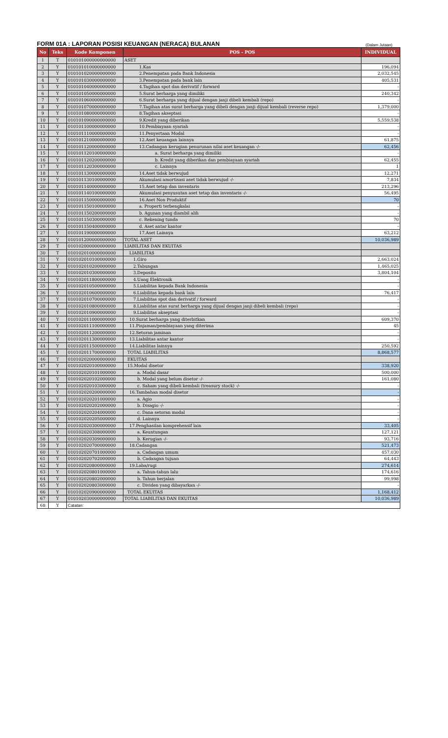FORM 01A : LAPORAN POSISI KEUANGAN (NERACA) BULANAN (Dalam Jutaan)
| No | Teks | Kode Komponen | POS - POS | INDIVIDUAL |
| --- | --- | --- | --- | --- |
| 1 | T | 010101000000000000 | ASET | |
| 2 | Y | 010101010000000000 | 1.Kas | 196,094 |
| 3 | Y | 010101020000000000 | 2.Penempatan pada Bank Indonesia | 2,032,545 |
| 4 | Y | 010101030000000000 | 3.Penempatan pada bank lain | 405,531 |
| 5 | Y | 010101040000000000 | 4.Tagihan spot dan derivatif / forward | - |
| 6 | Y | 010101050000000000 | 5.Surat berharga yang dimiliki | 240,342 |
| 7 | Y | 010101060000000000 | 6.Surat berharga yang dijual dengan janji dibeli kembali (repo) | - |
| 8 | Y | 010101070000000000 | 7.Tagihan atas surat berharga yang dibeli dengan janji dijual kembali (reverse repo) | 1,379,000 |
| 9 | Y | 010101080000000000 | 8.Tagihan akseptasi | - |
| 10 | Y | 010101090000000000 | 9.Kredit yang diberikan | 5,559,538 |
| 11 | Y | 010101100000000000 | 10.Pembiayaan syariah | - |
| 12 | Y | 010101110000000000 | 11.Penyertaan Modal | - |
| 13 | Y | 010101210000000000 | 12.Aset keuangan lainnya | 61,875 |
| 14 | Y | 010101120000000000 | 13.Cadangan kerugian penurunan nilai aset keuangan -/- | 62,456 |
| 15 | Y | 010101120100000000 | a. Surat berharga yang dimiliki | - |
| 16 | Y | 010101120200000000 | b. Kredit yang diberikan dan pembiayaan syariah | 62,455 |
| 17 | Y | 010101120300000000 | c. Lainnya | 1 |
| 18 | Y | 010101130000000000 | 14.Aset tidak berwujud | 12,271 |
| 19 | Y | 010101130100000000 | Akumulasi amortisasi aset tidak berwujud -/- | 7,834 |
| 20 | Y | 010101140000000000 | 15.Aset tetap dan inventaris | 213,296 |
| 21 | Y | 010101140100000000 | Akumulasi penyusutan aset tetap dan inventaris -/- | 56,495 |
| 22 | Y | 010101150000000000 | 16.Aset Non Produktif | 70 |
| 23 | Y | 010101150100000000 | a. Properti terbengkalai | - |
| 24 | Y | 010101150200000000 | b. Agunan yang diambil alih | - |
| 25 | Y | 010101150300000000 | c. Rekening tunda | 70 |
| 26 | Y | 010101150400000000 | d. Aset antar kantor | - |
| 27 | Y | 010101190000000000 | 17.Aset Lainnya | 63,212 |
| 28 | Y | 010101200000000000 | TOTAL ASET | 10,036,989 |
| 29 | T | 010102000000000000 | LIABILITAS DAN EKUITAS | |
| 30 | T | 010102010000000000 | LIABILITAS | |
| 31 | Y | 010102010100000000 | 1.Giro | 2,663,024 |
| 32 | Y | 010102010200000000 | 2.Tabungan | 1,465,025 |
| 33 | Y | 010102010300000000 | 3.Deposito | 3,804,104 |
| 34 | Y | 010102011800000000 | 4.Uang Elektronik | - |
| 35 | Y | 010102010500000000 | 5.Liabilitas kepada Bank Indonesia | - |
| 36 | Y | 010102010600000000 | 6.Liabilitas kepada bank lain | 76,417 |
| 37 | Y | 010102010700000000 | 7.Liabilitas spot dan derivatif / forward | - |
| 38 | Y | 010102010800000000 | 8.Liabilitas atas surat berharga yang dijual dengan janji dibeli kembali (repo) | - |
| 39 | Y | 010102010900000000 | 9.Liabilitas akseptasi | - |
| 40 | Y | 010102011000000000 | 10.Surat berharga yang diterbitkan | 609,370 |
| 41 | Y | 010102011100000000 | 11.Pinjaman/pembiayaan yang diterima | 45 |
| 42 | Y | 010102011200000000 | 12.Setoran jaminan | - |
| 43 | Y | 010102011300000000 | 13.Liabilitas antar kantor | - |
| 44 | Y | 010102011500000000 | 14.Liabilitas lainnya | 250,592 |
| 45 | Y | 010102011700000000 | TOTAL LIABILITAS | 8,868,577 |
| 46 | T | 010102020000000000 | EKUITAS | |
| 47 | Y | 010102020100000000 | 15.Modal disetor | 338,920 |
| 48 | Y | 010102020101000000 | a. Modal dasar | 500,000 |
| 49 | Y | 010102020102000000 | b. Modal yang belum disetor -/- | 161,080 |
| 50 | Y | 010102020103000000 | c. Saham yang dibeli kembali (treasury stock) -/- | - |
| 51 | Y | 010102020200000000 | 16.Tambahan modal disetor | - |
| 52 | Y | 010102020201000000 | a. Agio | - |
| 53 | Y | 010102020202000000 | b. Disagio -/- | - |
| 54 | Y | 010102020204000000 | c. Dana setoran modal | - |
| 55 | Y | 010102020205000000 | d. Lainnya | - |
| 56 | Y | 010102020300000000 | 17.Penghasilan komprehensif lain | 33,405 |
| 57 | Y | 010102020308000000 | a. Keuntungan | 127,121 |
| 58 | Y | 010102020309000000 | b. Kerugian -/- | 93,716 |
| 59 | Y | 010102020700000000 | 18.Cadangan | 521,473 |
| 60 | Y | 010102020701000000 | a. Cadangan umum | 457,030 |
| 61 | Y | 010102020702000000 | b. Cadangan tujuan | 64,443 |
| 62 | Y | 010102020800000000 | 19.Laba/rugi | 274,614 |
| 63 | Y | 010102020801000000 | a. Tahun-tahun lalu | 174,616 |
| 64 | Y | 010102020802000000 | b. Tahun berjalan | 99,998 |
| 65 | Y | 010102020803000000 | c. Dividen yang dibayarkan -/- | - |
| 66 | Y | 010102020900000000 | TOTAL EKUITAS | 1,168,412 |
| 67 | Y | 010102030000000000 | TOTAL LIABILITAS DAN EKUITAS | 10,036,989 |
| 68 | Y | Catatan: | | |